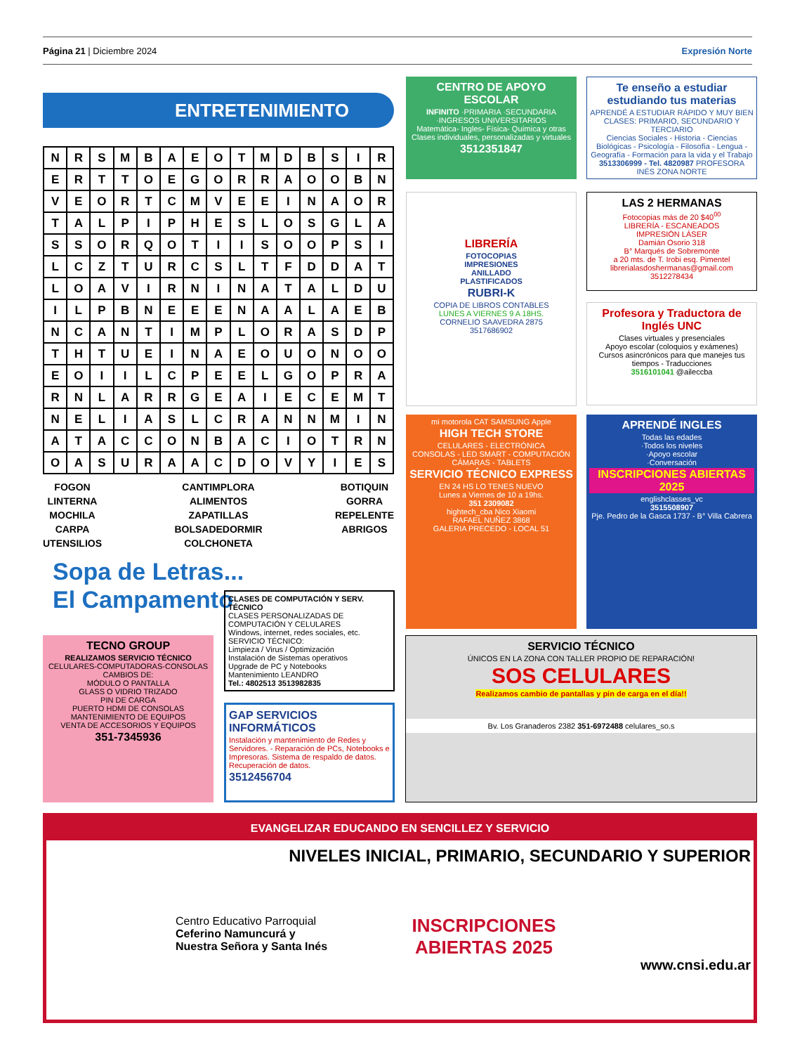Página 21 | Diciembre 2024 Expresión Norte
ENTRETENIMIENTO
| N | R | S | M | B | A | E | O | T | M | D | B | S | I | R |
| E | R | T | T | O | E | G | O | R | R | A | O | O | B | N |
| V | E | O | R | T | C | M | V | E | E | I | N | A | O | R |
| T | A | L | P | I | P | H | E | S | L | O | S | G | L | A |
| S | S | O | R | Q | O | T | I | I | S | O | O | P | S | I |
| L | C | Z | T | U | R | C | S | L | T | F | D | D | A | T |
| L | O | A | V | I | R | N | I | N | A | T | A | L | D | U |
| I | L | P | B | N | E | E | E | N | A | A | L | A | E | B |
| N | C | A | N | T | I | M | P | L | O | R | A | S | D | P |
| T | H | T | U | E | I | N | A | E | O | U | O | N | O | O |
| E | O | I | I | L | C | P | E | E | L | G | O | P | R | A |
| R | N | L | A | R | R | G | E | A | I | E | C | E | M | T |
| N | E | L | I | A | S | L | C | R | A | N | N | M | I | N |
| A | T | A | C | C | O | N | B | A | C | I | O | T | R | N |
| O | A | S | U | R | A | A | C | D | O | V | Y | I | E | S |
FOGON
LINTERNA
MOCHILA
CARPA
UTENSILIOS
CANTIMPLORA
ALIMENTOS
ZAPATILLAS
BOLSADEDORMIR
COLCHONETA
BOTIQUIN
GORRA
REPELENTE
ABRIGOS
Sopa de Letras...
El Campamento
CENTRO DE APOYO ESCOLAR
INFINITO ·PRIMARIA ·SECUNDARIA ·INGRESOS UNIVERSITARIOS
Matemática- Ingles- Física- Química y otras
Clases individuales, personalizadas y virtuales
3512351847
Te enseño a estudiar estudiando tus materias
APRENDÉ A ESTUDIAR RÁPIDO Y MUY BIEN
CLASES: PRIMARIO, SECUNDARIO Y TERCIARIO
Ciencias Sociales - Historia - Ciencias Biológicas - Psicología - Filosofía - Lengua - Geografía - Formación para la vida y el Trabajo
3513306999 - Tel. 4820987 PROFESORA INÉS ZONA NORTE
LIBRERÍA
FOTOCOPIAS
IMPRESIONES
ANILLADO
PLASTIFICADOS
RUBRI-K
COPIA DE LIBROS CONTABLES
LUNES A VIERNES 9 A 18HS.
CORNELIO SAAVEDRA 2875
3517686902
LAS 2 HERMANAS
Fotocopias más de 20 $40<sup>00</sup>
LIBRERÍA - ESCANEADOS
IMPRESIÓN LÁSER
Damián Osorio 318
B° Marqués de Sobremonte
a 20 mts. de T. Irobi esq. Pimentel
librerialasdoshermanas@gmail.com
3512278434
Profesora y Traductora de Inglés UNC
Clases virtuales y presenciales
Apoyo escolar (coloquios y exámenes)
Cursos asincrónicos para que manejes tus tiempos - Traducciones
3516101041 @aileccba
mi motorola CAT SAMSUNG Apple
HIGH TECH STORE
CELULARES - ELECTRÓNICA
CONSOLAS - LED SMART - COMPUTACIÓN
CÁMARAS - TABLETS
SERVICIO TÉCNICO EXPRESS
EN 24 HS LO TENES NUEVO
Lunes a Viernes de 10 a 19hs.
351 2309082
hightech_cba Nico Xiaomi
RAFAEL NUÑEZ 3868
GALERIA PRECEDO - LOCAL 51
APRENDÉ INGLES
Todas las edades
·Todos los niveles
·Apoyo escolar
·Conversación
INSCRIPCIONES ABIERTAS 2025
englishclasses_vc
3515508907
Pje. Pedro de la Gasca 1737 - B° Villa Cabrera
TECNO GROUP
REALIZAMOS SERVICIO TÉCNICO
CELULARES-COMPUTADORAS-CONSOLAS
CAMBIOS DE:
MÓDULO O PANTALLA
GLASS O VIDRIO TRIZADO
PIN DE CARGA
PUERTO HDMI DE CONSOLAS
MANTENIMIENTO DE EQUIPOS
VENTA DE ACCESORIOS Y EQUIPOS
351-7345936
CLASES DE COMPUTACIÓN Y SERV. TÉCNICO
CLASES PERSONALIZADAS DE COMPUTACIÓN Y CELULARES
Windows, internet, redes sociales, etc.
SERVICIO TÉCNICO:
Limpieza / Virus / Optimización
Instalación de Sistemas operativos
Upgrade de PC y Notebooks
Mantenimiento LEANDRO
Tel.: 4802513 3513982835
GAP SERVICIOS INFORMÁTICOS
Instalación y mantenimiento de Redes y Servidores. - Reparación de PCs, Notebooks e Impresoras. Sistema de respaldo de datos. Recuperación de datos.
3512456704
SERVICIO TÉCNICO
ÚNICOS EN LA ZONA CON TALLER PROPIO DE REPARACIÓN!
SOS CELULARES
Realizamos cambio de pantallas y pin de carga en el día!!
Bv. Los Granaderos 2382 351-6972488 celulares_so.s
EVANGELIZAR EDUCANDO EN SENCILLEZ Y SERVICIO
NIVELES INICIAL, PRIMARIO, SECUNDARIO Y SUPERIOR
Centro Educativo Parroquial
Ceferino Namuncurá y
Nuestra Señora y Santa Inés
INSCRIPCIONES
ABIERTAS 2025
www.cnsi.edu.ar